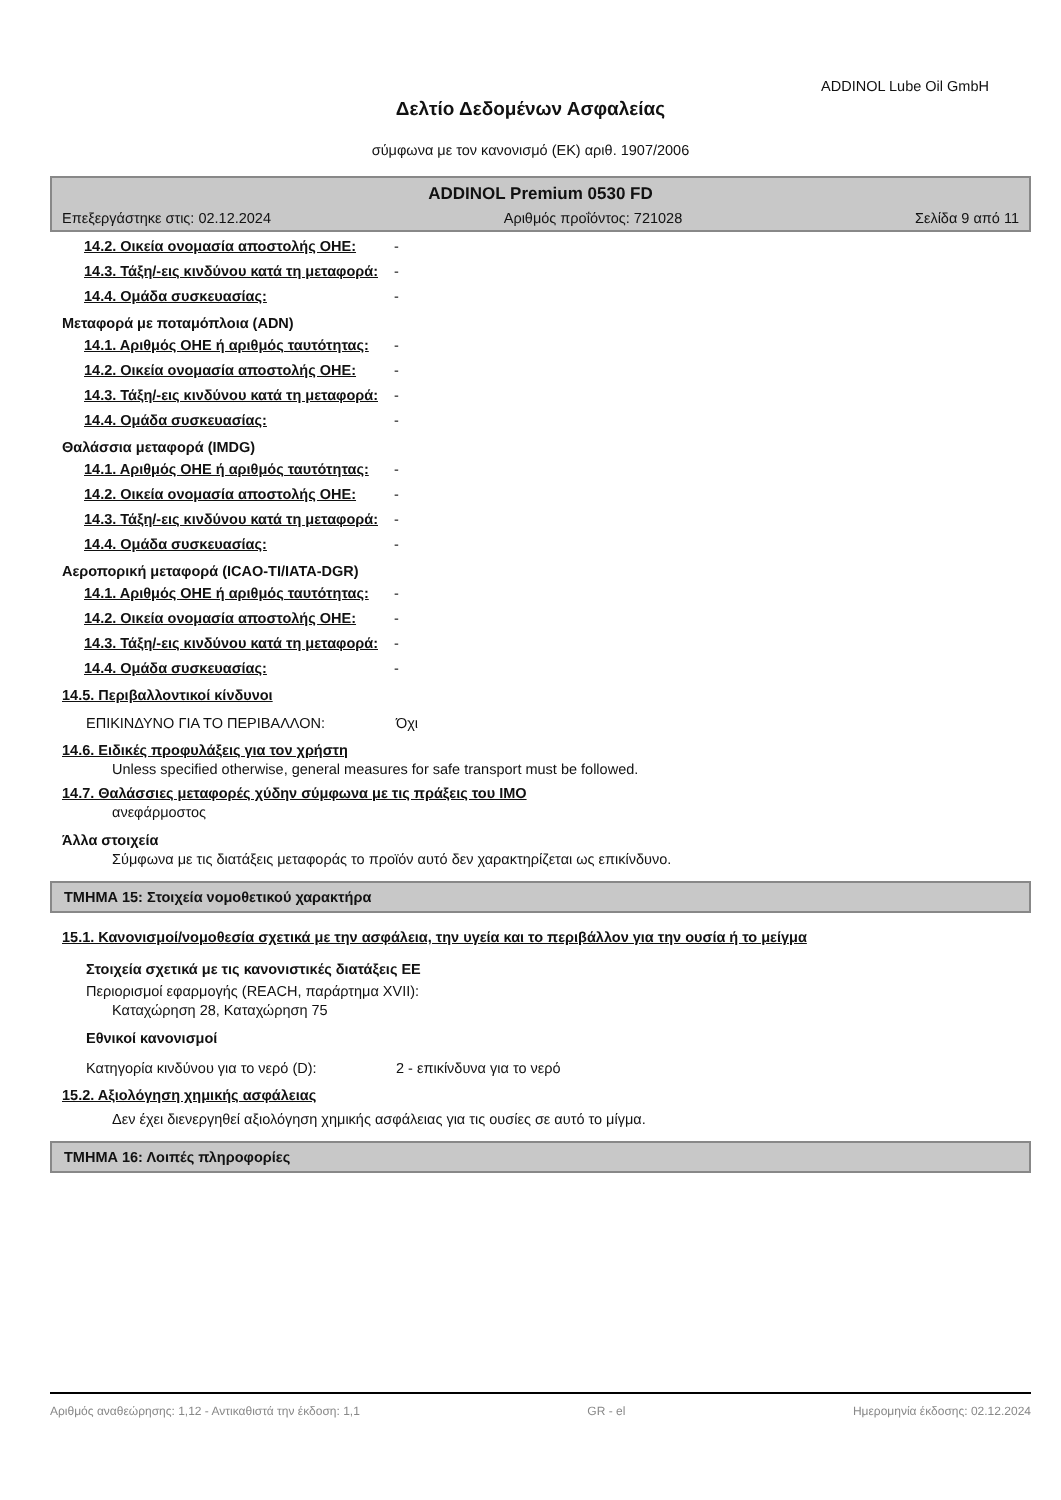ADDINOL Lube Oil GmbH
Δελτίο Δεδομένων Ασφαλείας
σύμφωνα με τον κανονισμό (ΕΚ) αριθ. 1907/2006
ADDINOL Premium 0530 FD
Επεξεργάστηκε στις: 02.12.2024 Αριθμός προΐόντος: 721028 Σελίδα 9 από 11
14.2. Οικεία ονομασία αποστολής ΟΗΕ:
-
14.3. Τάξη/-εις κινδύνου κατά τη μεταφορά:
-
14.4. Ομάδα συσκευασίας: -
Μεταφορά με ποταμόπλοια (ADN)
14.1. Αριθμός ΟΗΕ ή αριθμός ταυτότητας:
-
14.2. Οικεία ονομασία αποστολής ΟΗΕ:
-
14.3. Τάξη/-εις κινδύνου κατά τη μεταφορά:
-
14.4. Ομάδα συσκευασίας: -
Θαλάσσια μεταφορά (IMDG)
14.1. Αριθμός ΟΗΕ ή αριθμός ταυτότητας:
-
14.2. Οικεία ονομασία αποστολής ΟΗΕ:
-
14.3. Τάξη/-εις κινδύνου κατά τη μεταφορά:
-
14.4. Ομάδα συσκευασίας: -
Αεροπορική μεταφορά (ICAO-TI/IATA-DGR)
14.1. Αριθμός ΟΗΕ ή αριθμός ταυτότητας:
-
14.2. Οικεία ονομασία αποστολής ΟΗΕ:
-
14.3. Τάξη/-εις κινδύνου κατά τη μεταφορά:
-
14.4. Ομάδα συσκευασίας: -
14.5. Περιβαλλοντικοί κίνδυνοι
ΕΠΙΚΙΝΔΥΝΟ ΓΙΑ ΤΟ ΠΕΡΙΒΑΛΛΟΝ: Όχι
14.6. Ειδικές προφυλάξεις για τον χρήστη
Unless specified otherwise, general measures for safe transport must be followed.
14.7. Θαλάσσιες μεταφορές χύδην σύμφωνα με τις πράξεις του IMO
ανεφάρμοστος
Άλλα στοιχεία
Σύμφωνα με τις διατάξεις μεταφοράς το προϊόν αυτό δεν χαρακτηρίζεται ως επικίνδυνο.
ΤΜΗΜΑ 15: Στοιχεία νομοθετικού χαρακτήρα
15.1. Κανονισμοί/νομοθεσία σχετικά με την ασφάλεια, την υγεία και το περιβάλλον για την ουσία ή το μείγμα
Στοιχεία σχετικά με τις κανονιστικές διατάξεις ΕΕ
Περιορισμοί εφαρμογής (REACH, παράρτημα XVII):
Καταχώρηση 28, Καταχώρηση 75
Εθνικοί κανονισμοί
Κατηγορία κινδύνου για το νερό (D): 2 - επικίνδυνα για το νερό
15.2. Αξιολόγηση χημικής ασφάλειας
Δεν έχει διενεργηθεί αξιολόγηση χημικής ασφάλειας για τις ουσίες σε αυτό το μίγμα.
ΤΜΗΜΑ 16: Λοιπές πληροφορίες
Αριθμός αναθεώρησης: 1,12 - Αντικαθιστά την έκδοση: 1,1 GR - el Ημερομηνία έκδοσης: 02.12.2024